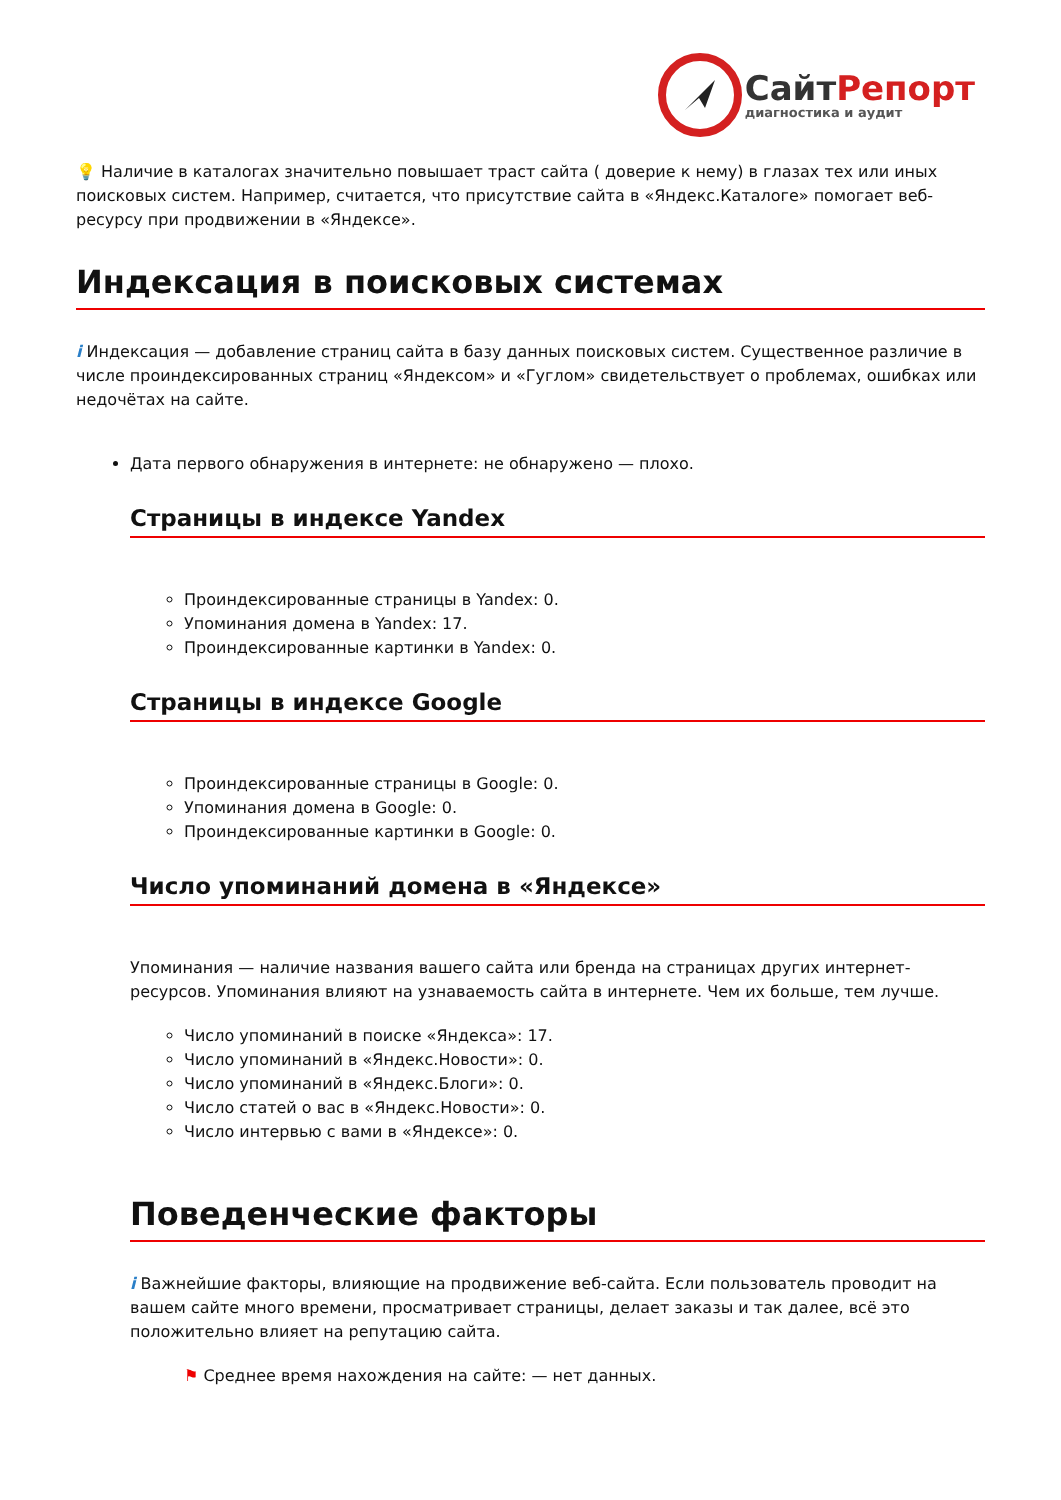СайтРепорт
диагностика и аудит
💡 Наличие в каталогах значительно повышает траст сайта ( доверие к нему) в глазах тех или иных поисковых систем. Например, считается, что присутствие сайта в «Яндекс.Каталоге» помогает веб-ресурсу при продвижении в «Яндексе».
Индексация в поисковых системах
i Индексация — добавление страниц сайта в базу данных поисковых систем. Существенное различие в числе проиндексированных страниц «Яндексом» и «Гуглом» свидетельствует о проблемах, ошибках или недочётах на сайте.
Дата первого обнаружения в интернете: не обнаружено — плохо.
Страницы в индексе Yandex
Проиндексированные страницы в Yandex: 0.
Упоминания домена в Yandex: 17.
Проиндексированные картинки в Yandex: 0.
Страницы в индексе Google
Проиндексированные страницы в Google: 0.
Упоминания домена в Google: 0.
Проиндексированные картинки в Google: 0.
Число упоминаний домена в «Яндексе»
Упоминания — наличие названия вашего сайта или бренда на страницах других интернет-ресурсов. Упоминания влияют на узнаваемость сайта в интернете. Чем их больше, тем лучше.
Число упоминаний в поиске «Яндекса»: 17.
Число упоминаний в «Яндекс.Новости»: 0.
Число упоминаний в «Яндекс.Блоги»: 0.
Число статей о вас в «Яндекс.Новости»: 0.
Число интервью с вами в «Яндексе»: 0.
Поведенческие факторы
i Важнейшие факторы, влияющие на продвижение веб-сайта. Если пользователь проводит на вашем сайте много времени, просматривает страницы, делает заказы и так далее, всё это положительно влияет на репутацию сайта.
⚑ Среднее время нахождения на сайте: — нет данных.